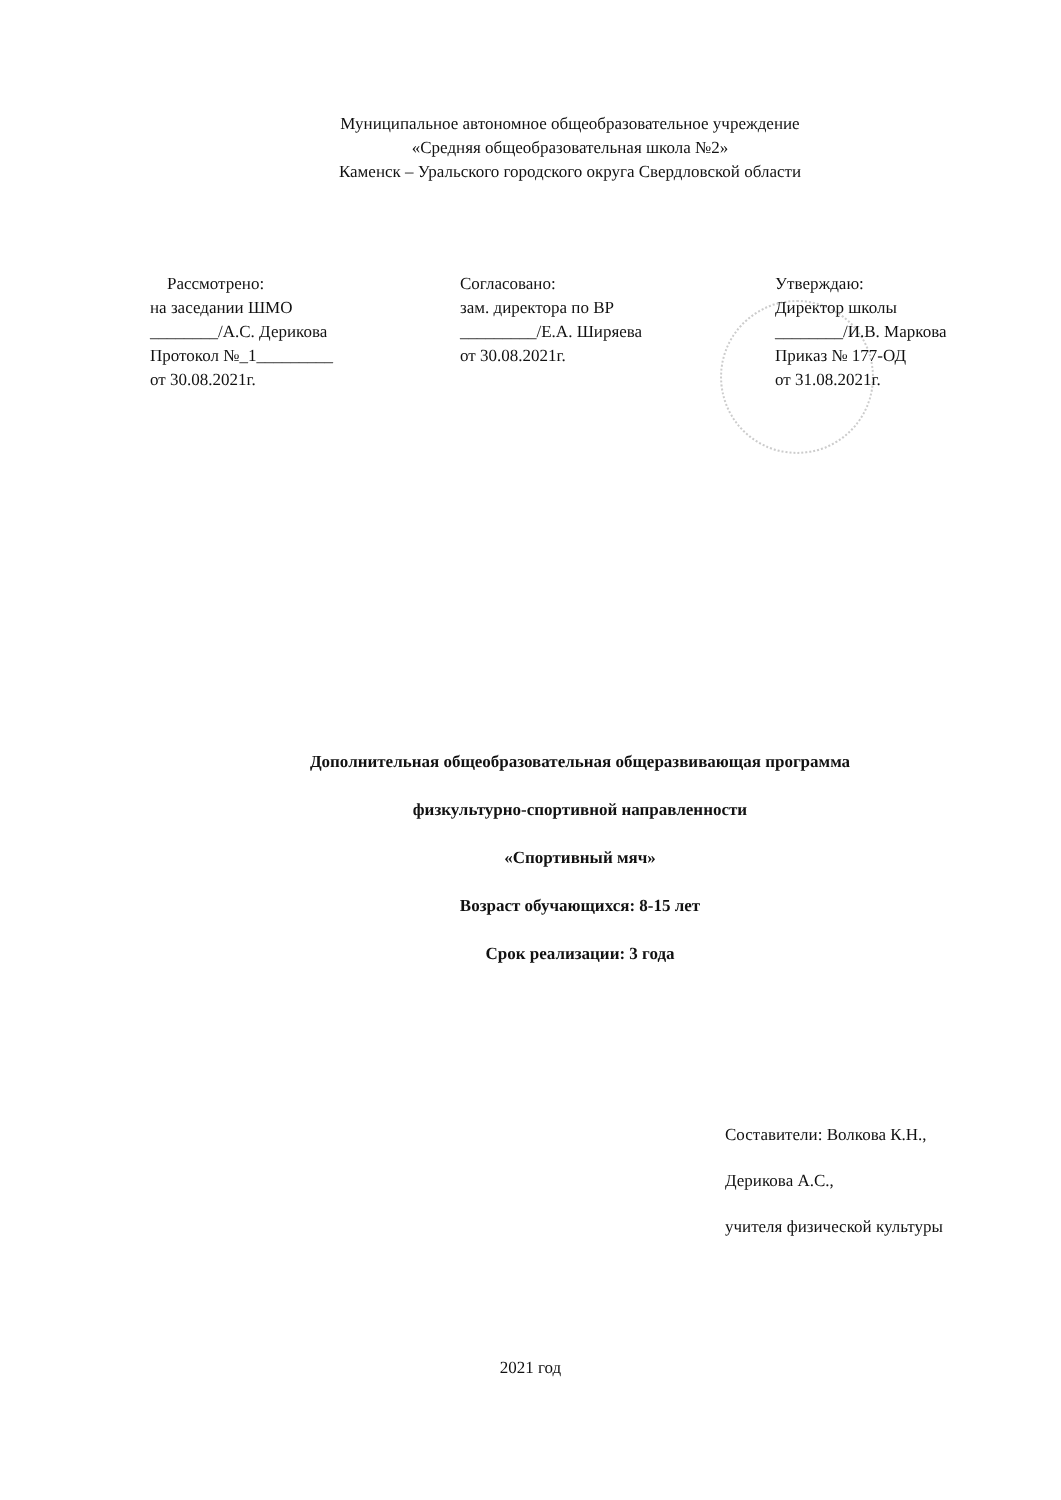Муниципальное автономное общеобразовательное учреждение
«Средняя общеобразовательная школа №2»
Каменск – Уральского городского округа Свердловской области
Рассмотрено:
на заседании ШМО
________/А.С. Дерикова
Протокол №_1_________
от 30.08.2021г.
Согласовано:
зам. директора по ВР
_________/Е.А. Ширяева
от 30.08.2021г.
Утверждаю:
Директор школы
________/И.В. Маркова
Приказ № 177-ОД
от 31.08.2021г.
Дополнительная общеобразовательная общеразвивающая программа
физкультурно-спортивной направленности
«Спортивный мяч»
Возраст обучающихся: 8-15 лет
Срок реализации: 3 года
Составители: Волкова К.Н.,
Дерикова А.С.,
учителя физической культуры
2021 год